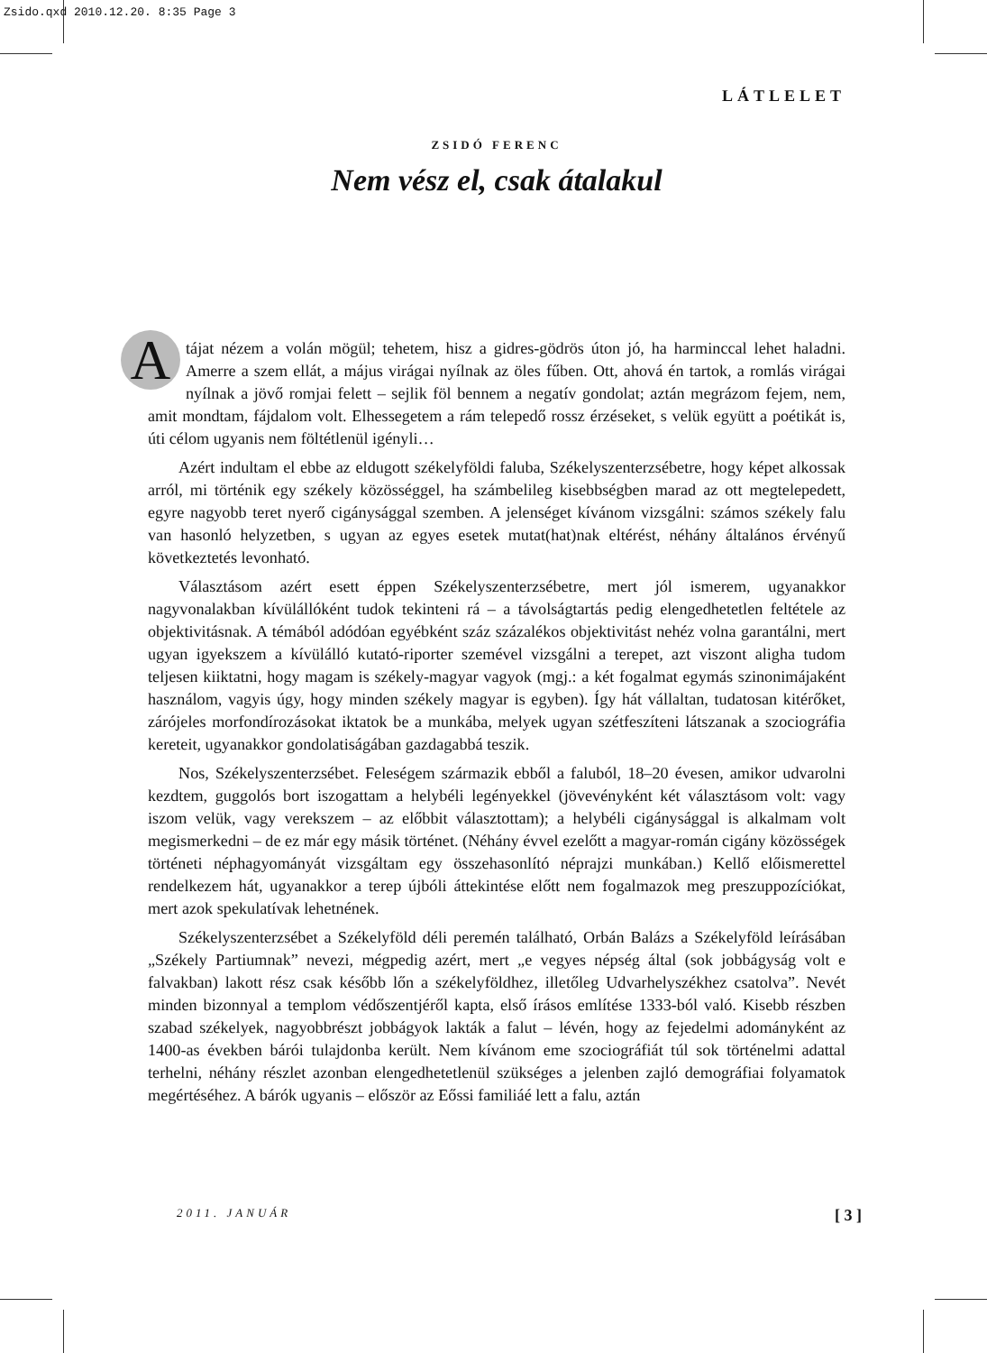Zsido.qxd 2010.12.20. 8:35 Page 3
LÁTLELET
ZSIDÓ FERENC
Nem vész el, csak átalakul
Atájat nézem a volán mögül; tehetem, hisz a gidres-gödrös úton jó, ha harminccal lehet haladni. Amerre a szem ellát, a május virágai nyílnak az öles fűben. Ott, ahová én tartok, a romlás virágai nyílnak a jövő romjai felett – sejlik föl bennem a negatív gondolat; aztán megrázom fejem, nem, amit mondtam, fájdalom volt. Elhessegetem a rám telepedő rossz érzéseket, s velük együtt a poétikát is, úti célom ugyanis nem föltétlenül igényli…
Azért indultam el ebbe az eldugott székelyföldi faluba, Székelyszenterzsébetre, hogy képet alkossak arról, mi történik egy székely közösséggel, ha számbelileg kisebbségben marad az ott megtelepedett, egyre nagyobb teret nyerő cigánysággal szemben. A jelenséget kívánom vizsgálni: számos székely falu van hasonló helyzetben, s ugyan az egyes esetek mutat(hat)nak eltérést, néhány általános érvényű következtetés levonható.
Választásom azért esett éppen Székelyszenterzsébetre, mert jól ismerem, ugyanakkor nagyvonalakban kívülállóként tudok tekinteni rá – a távolságtartás pedig elengedhetetlen feltétele az objektivitásnak. A témából adódóan egyébként száz százalékos objektivitást nehéz volna garantálni, mert ugyan igyekszem a kívülálló kutató-riporter szemével vizsgálni a terepet, azt viszont aligha tudom teljesen kiiktatni, hogy magam is székely-magyar vagyok (mgj.: a két fogalmat egymás szinonimájaként használom, vagyis úgy, hogy minden székely magyar is egyben). Így hát vállaltan, tudatosan kitérőket, zárójeles morfondírozásokat iktatok be a munkába, melyek ugyan szétfeszíteni látszanak a szociográfia kereteit, ugyanakkor gondolatiságában gazdagabbá teszik.
Nos, Székelyszenterzsébet. Feleségem származik ebből a faluból, 18–20 évesen, amikor udvarolni kezdtem, guggolós bort iszogattam a helybéli legényekkel (jövevényként két választásom volt: vagy iszom velük, vagy verekszem – az előbbit választottam); a helybéli cigánysággal is alkalmam volt megismerkedni – de ez már egy másik történet. (Néhány évvel ezelőtt a magyar-román cigány közösségek történeti néphagyományát vizsgáltam egy összehasonlító néprajzi munkában.) Kellő előismerettel rendelkezem hát, ugyanakkor a terep újbóli áttekintése előtt nem fogalmazok meg preszuppozíciókat, mert azok spekulatívak lehetnének.
Székelyszenterzsébet a Székelyföld déli peremén található, Orbán Balázs a Székelyföld leírásában „Székely Partiumnak” nevezi, mégpedig azért, mert „e vegyes népség által (sok jobbágyság volt e falvakban) lakott rész csak később lőn a székelyföldhez, illetőleg Udvarhelyszékhez csatolva”. Nevét minden bizonnyal a templom védőszentjéről kapta, első írásos említése 1333-ból való. Kisebb részben szabad székelyek, nagyobbrészt jobbágyok lakták a falut – lévén, hogy az fejedelmi adományként az 1400-as években bárói tulajdonba került. Nem kívánom eme szociográfiát túl sok történelmi adattal terhelni, néhány részlet azonban elengedhetetlenül szükséges a jelenben zajló demográfiai folyamatok megértéséhez. A bárók ugyanis – először az Eőssi familiáé lett a falu, aztán
2011. JANUÁR [ 3 ]